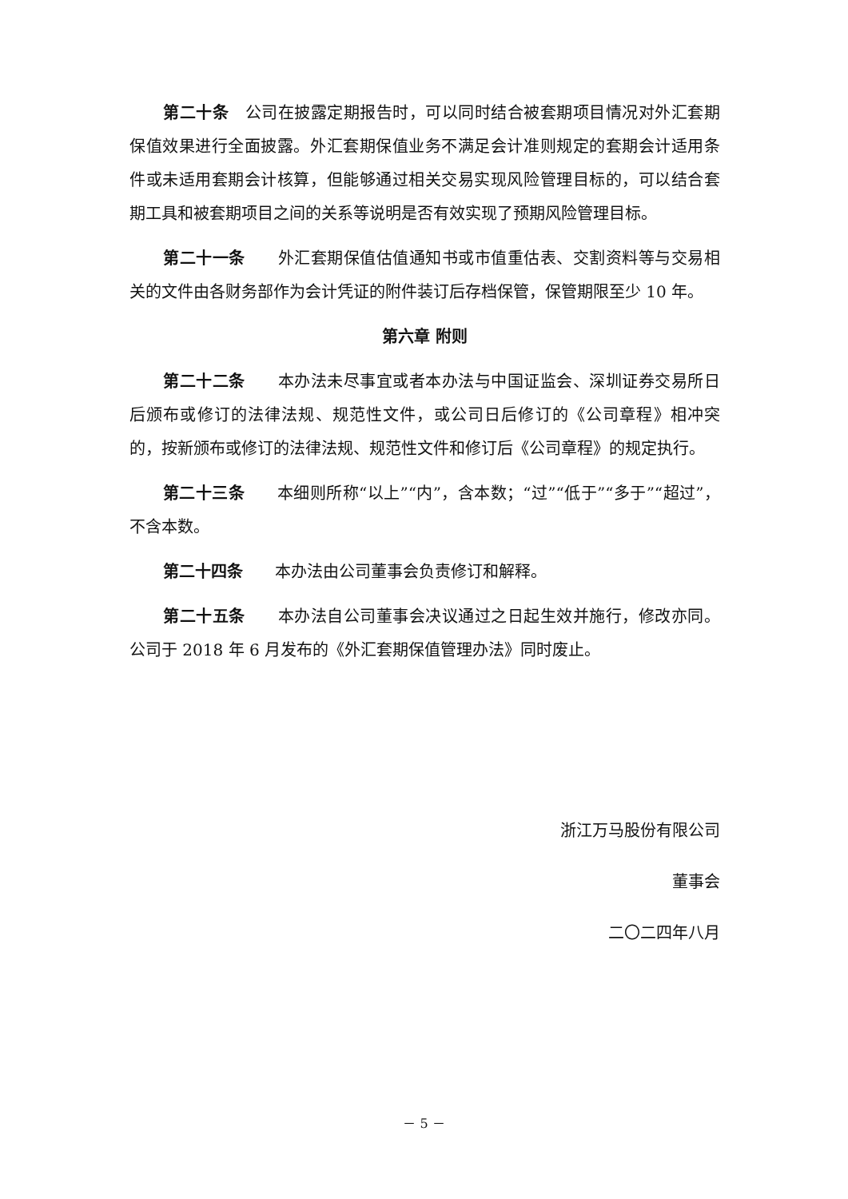第二十条　公司在披露定期报告时，可以同时结合被套期项目情况对外汇套期保值效果进行全面披露。外汇套期保值业务不满足会计准则规定的套期会计适用条件或未适用套期会计核算，但能够通过相关交易实现风险管理目标的，可以结合套期工具和被套期项目之间的关系等说明是否有效实现了预期风险管理目标。
第二十一条　　外汇套期保值估值通知书或市值重估表、交割资料等与交易相关的文件由各财务部作为会计凭证的附件装订后存档保管，保管期限至少 10 年。
第六章 附则
第二十二条　　本办法未尽事宜或者本办法与中国证监会、深圳证券交易所日后颁布或修订的法律法规、规范性文件，或公司日后修订的《公司章程》相冲突的，按新颁布或修订的法律法规、规范性文件和修订后《公司章程》的规定执行。
第二十三条　　本细则所称“以上”“内”，含本数；“过”“低于”“多于”“超过”，不含本数。
第二十四条　　本办法由公司董事会负责修订和解释。
第二十五条　　本办法自公司董事会决议通过之日起生效并施行，修改亦同。公司于 2018 年 6 月发布的《外汇套期保值管理办法》同时废止。
浙江万马股份有限公司
董事会
二〇二四年八月
－ 5 －